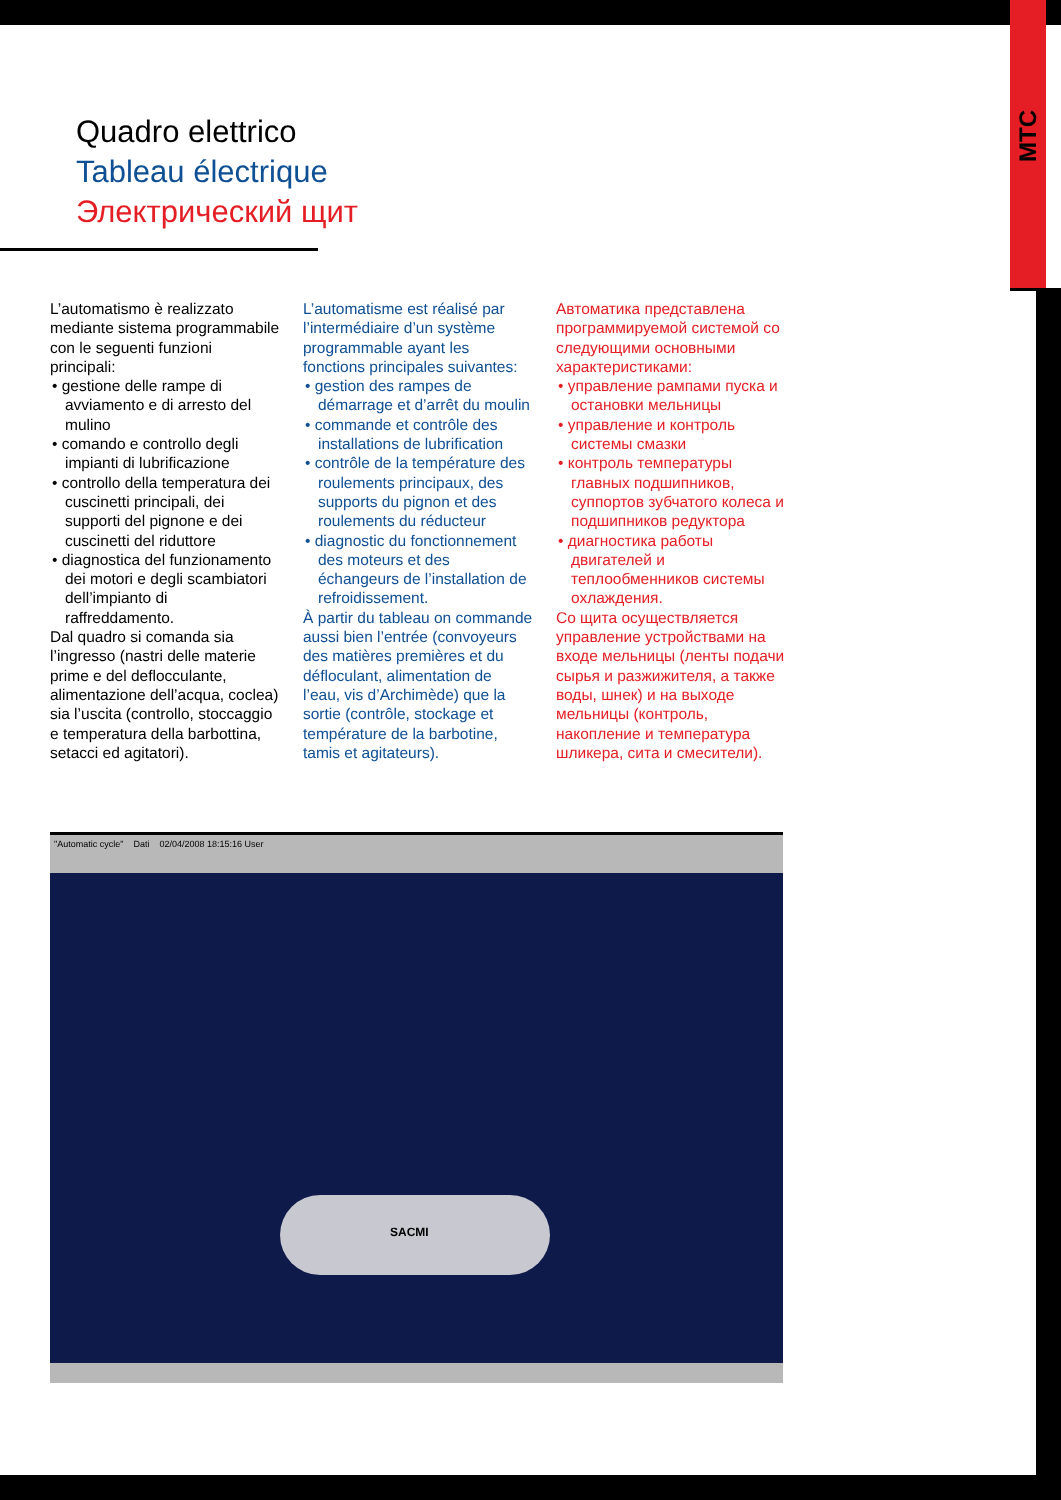MTC
Quadro elettrico
Tableau électrique
Электрический щит
L’automatismo è realizzato mediante sistema programmabile con le seguenti funzioni principali:
• gestione delle rampe di avviamento e di arresto del mulino
• comando e controllo degli impianti di lubrificazione
• controllo della temperatura dei cuscinetti principali, dei supporti del pignone e dei cuscinetti del riduttore
• diagnostica del funzionamento dei motori e degli scambiatori dell’impianto di raffreddamento.
Dal quadro si comanda sia l’ingresso (nastri delle materie prime e del deflocculante, alimentazione dell’acqua, coclea) sia l’uscita (controllo, stoccaggio e temperatura della barbottina, setacci ed agitatori).
L’automatisme est réalisé par l’intermédiaire d’un système programmable ayant les fonctions principales suivantes:
• gestion des rampes de démarrage et d’arrêt du moulin
• commande et contrôle des installations de lubrification
• contrôle de la température des roulements principaux, des supports du pignon et des roulements du réducteur
• diagnostic du fonctionnement des moteurs et des échangeurs de l’installation de refroidissement.
À partir du tableau on commande aussi bien l’entrée (convoyeurs des matières premières et du défloculant, alimentation de l’eau, vis d’Archimède) que la sortie (contrôle, stockage et température de la barbotine, tamis et agitateurs).
Автоматика представлена программируемой системой со следующими основными характеристиками:
• управление рампами пуска и остановки мельницы
• управление и контроль системы смазки
• контроль температуры главных подшипников, суппортов зубчатого колеса и подшипников редуктора
• диагностика работы двигателей и теплообменников системы охлаждения.
Со щита осуществляется управление устройствами на входе мельницы (ленты подачи сырья и разжижителя, а также воды, шнек) и на выходе мельницы (контроль, накопление и температура шликера, сита и смесители).
"Automatic cycle" Dati 02/04/2008 18:15:16 User
SACMI